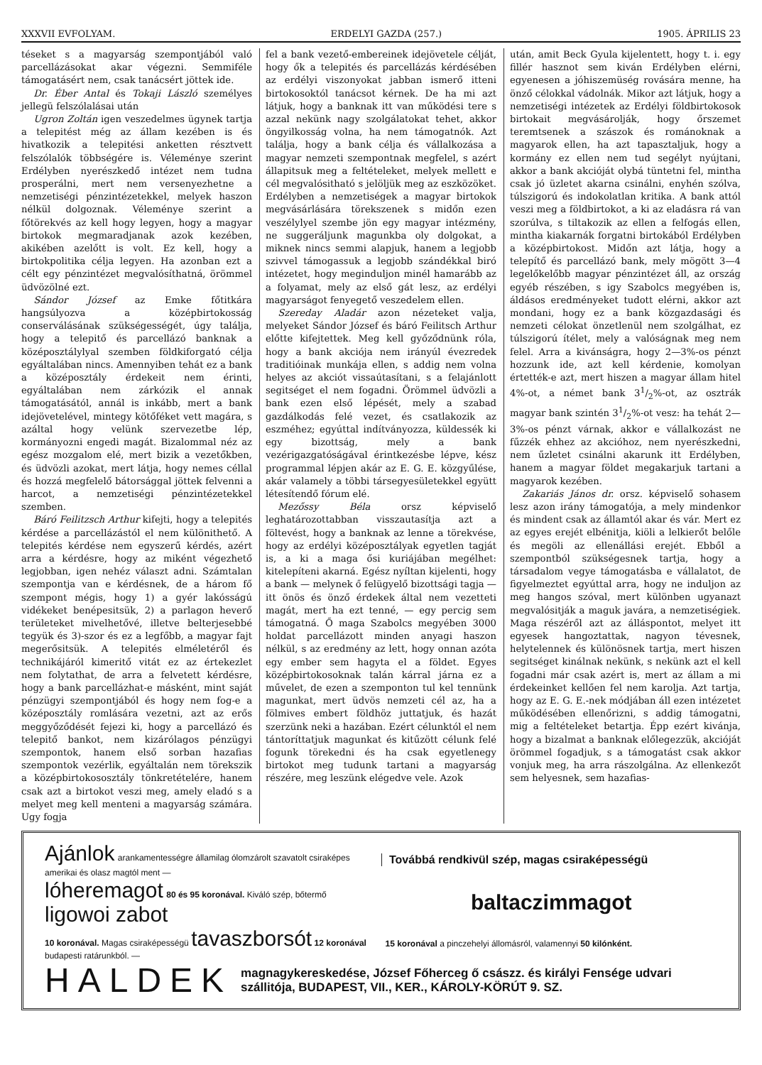XXXVII EVFOLYAM. ERDELYI GAZDA (257.) 1905. ÁPRILIS 23
téseket s a magyarság szempontjából való parcellázásokat akar végezni. Semmiféle támogatásért nem, csak tanácsért jöttek ide.
Dr. Éber Antal és Tokaji László személyes jellegü felszólalásai után
Ugron Zoltán igen veszedelmes ügynek tartja a telepitést még az állam kezében is és hivatkozik a telepitési anketten résztvett felszólalók többségére is. Véleménye szerint Erdélyben nyerészkedő intézet nem tudna prosperálni, mert nem versenyezhetne a nemzetiségi pénzintézetekkel, melyek haszon nélkül dolgoznak. Véleménye szerint a főtörekvés az kell hogy legyen, hogy a magyar birtokok megmaradjanak azok kezében, akikében azelőtt is volt. Ez kell, hogy a birtokpolitika célja legyen. Ha azonban ezt a célt egy pénzintézet megvalósíthatná, örömmel üdvözölné ezt.
Sándor József az Emke főtitkára hangsúlyozva a középbirtokosság conserválásának szükségességét, úgy találja, hogy a telepitő és parcellázó banknak a középosztálylyal szemben földkiforgató célja egyáltalában nincs. Amennyiben tehát ez a bank a középosztály érdekeit nem érinti, egyáltalában nem zárkózik el annak támogatásától, annál is inkább, mert a bank idejövetelével, mintegy kötőféket vett magára, s azáltal hogy velünk szervezetbe lép, kormányozni engedi magát. Bizalommal néz az egész mozgalom elé, mert bizik a vezetőkben, és üdvözli azokat, mert látja, hogy nemes céllal és hozzá megfelelő bátorsággal jöttek felvenni a harcot, a nemzetiségi pénzintézetekkel szemben.
Báró Feilitzsch Arthur kifejti, hogy a telepités kérdése a parcellázástól el nem különithető. A telepités kérdése nem egyszerű kérdés, azért arra a kérdésre, hogy az miként végezhető legjobban, igen nehéz választ adni. Számtalan szempontja van e kérdésnek, de a három fő szempont mégis, hogy 1) a gyér lakósságú vidékeket benépesitsük, 2) a parlagon heverő területeket mivelhetővé, illetve belterjesebbé tegyük és 3)-szor és ez a legfőbb, a magyar fajt megerősitsük. A telepités elméletéről és technikájáról kimeritő vitát ez az értekezlet nem folytathat, de arra a felvetett kérdésre, hogy a bank parcellázhat-e másként, mint saját pénzügyi szempontjából és hogy nem fog-e a középosztály romlására vezetni, azt az erős meggyőződését fejezi ki, hogy a parcellázó és telepitő bankot, nem kizárólagos pénzügyi szempontok, hanem első sorban hazafias szempontok vezérlik, egyáltalán nem törekszik a középbirtokososztály tönkretételére, hanem csak azt a birtokot veszi meg, amely eladó s a melyet meg kell menteni a magyarság számára. Ugy fogja
fel a bank vezető-embereinek idejövetele célját, hogy ők a telepités és parcellázás kérdésében az erdélyi viszonyokat jabban ismerő itteni birtokosoktól tanácsot kérnek. De ha mi azt látjuk, hogy a banknak itt van működési tere s azzal nekünk nagy szolgálatokat tehet, akkor öngyilkosság volna, ha nem támogatnók. Azt találja, hogy a bank célja és vállalkozása a magyar nemzeti szempontnak megfelel, s azért állapitsuk meg a feltételeket, melyek mellett e cél megvalósitható s jelöljük meg az eszközöket. Erdélyben a nemzetiségek a magyar birtokok megvásárlására törekszenek s midőn ezen veszélylyel szembe jön egy magyar intézmény, ne suggeráljunk magunkba oly dolgokat, a miknek nincs semmi alapjuk, hanem a legjobb szivvel támogassuk a legjobb szándékkal biró intézetet, hogy meginduljon minél hamarább az a folyamat, mely az első gát lesz, az erdélyi magyarságot fenyegető veszedelem ellen.
Szereday Aladár azon nézeteket valja, melyeket Sándor József és báró Feilitsch Arthur előtte kifejtettek. Meg kell győződnünk róla, hogy a bank akciója nem irányúl évezredek traditióinak munkája ellen, s addig nem volna helyes az akciót vissaútasítani, s a felajánlott segitséget el nem fogadni. Örömmel üdvözli a bank ezen első lépését, mely a szabad gazdálkodás felé vezet, és csatlakozik az eszméhez; egyúttal indítványozza, küldessék ki egy bizottság, mely a bank vezérigazgatóságával érintkezésbe lépve, kész programmal lépjen akár az E. G. E. közgyűlése, akár valamely a többi társegyesületekkel együtt létesítendő fórum elé.
Mezőssy Béla orsz képviselő leghatározottabban visszautasítja azt a föltevést, hogy a banknak az lenne a törekvése, hogy az erdélyi középosztályak egyetlen tagját is, a ki a maga ősi kuriájában megélhet: kitelepíteni akarná. Egész nyíltan kijelenti, hogy a bank — melynek ő felügyelő bizottsági tagja — itt önös és önző érdekek által nem vezetteti magát, mert ha ezt tenné, — egy percig sem támogatná. Ő maga Szabolcs megyében 3000 holdat parcellázott minden anyagi haszon nélkül, s az eredmény az lett, hogy onnan azóta egy ember sem hagyta el a földet. Egyes középbirtokosoknak talán kárral járna ez a művelet, de ezen a szemponton tul kel tennünk magunkat, mert üdvös nemzeti cél az, ha a fölmives embert földhöz juttatjuk, és hazát szerzünk neki a hazában. Ezért célunktól el nem tántoríttatjuk magunkat és kitűzött célunk felé fogunk törekedni és ha csak egyetlenegy birtokot meg tudunk tartani a magyarság részére, meg leszünk elégedve vele. Azok
után, amit Beck Gyula kijelentett, hogy t. i. egy fillér hasznot sem kiván Erdélyben elérni, egyenesen a jóhiszemüség rovására menne, ha önző célokkal vádolnák. Mikor azt látjuk, hogy a nemzetiségi intézetek az Erdélyi földbirtokosok birtokait megvásárolják, hogy őrszemet teremtsenek a szászok és románoknak a magyarok ellen, ha azt tapasztaljuk, hogy a kormány ez ellen nem tud segélyt nyújtani, akkor a bank akcióját olybá tüntetni fel, mintha csak jó üzletet akarna csinálni, enyhén szólva, túlszigorú és indokolatlan kritika. A bank attól veszi meg a földbirtokot, a ki az eladásra rá van szorúlva, s tiltakozik az ellen a felfogás ellen, mintha kiakarnák forgatni birtokából Erdélyben a középbirtokost. Midőn azt látja, hogy a telepítő és parcellázó bank, mely mögött 3—4 legelőkelőbb magyar pénzintézet áll, az ország egyéb részében, s igy Szabolcs megyében is, áldásos eredményeket tudott elérni, akkor azt mondani, hogy ez a bank közgazdasági és nemzeti célokat önzetlenül nem szolgálhat, ez túlszigorú ítélet, mely a valóságnak meg nem felel. Arra a kivánságra, hogy 2—3%-os pénzt hozzunk ide, azt kell kérdenie, komolyan értették-e azt, mert hiszen a magyar állam hitel 4%-ot, a német bank 31/2%-ot, az osztrák magyar bank szintén 31/2%-ot vesz: ha tehát 2—3%-os pénzt várnak, akkor e vállalkozást ne fűzzék ehhez az akcióhoz, nem nyerészkedni, nem űzletet csinálni akarunk itt Erdélyben, hanem a magyar földet megakarjuk tartani a magyarok kezében.
Zakariás János dr. orsz. képviselő sohasem lesz azon irány támogatója, a mely mindenkor és mindent csak az államtól akar és vár. Mert ez az egyes erejét elbénitja, kiöli a lelkierőt belőle és megöli az ellenállási erejét. Ebből a szempontból szükségesnek tartja, hogy a társadalom vegye támogatásba e vállalatot, de figyelmeztet egyúttal arra, hogy ne induljon az meg hangos szóval, mert különben ugyanazt megvalósitják a maguk javára, a nemzetiségiek. Maga részéről azt az álláspontot, melyet itt egyesek hangoztattak, nagyon tévesnek, helytelennek és különösnek tartja, mert hiszen segitséget kinálnak nekünk, s nekünk azt el kell fogadni már csak azért is, mert az állam a mi érdekeinket kellően fel nem karolja. Azt tartja, hogy az E. G. E.-nek módjában áll ezen intézetet működésében ellenőrizni, s addig támogatni, mig a feltételeket betartja. Épp ezért kivánja, hogy a bizalmat a banknak előlegezzük, akcióját örömmel fogadjuk, s a támogatást csak akkor vonjuk meg, ha arra rászolgálna. Az ellenkezőt sem helyesnek, sem hazafias-
Ajánlok arankamentességre államilag ólomzárolt szavatolt csiraképes amerikai és olasz magtól ment —
Továbbá rendkivül szép, magas csiraképességü
lóheremagot 80 és 95 koronával. Kiváló szép, bőtermő ligowoi zabot
baltaczimmagot
10 koronával. Magas csiraképességü tavaszborsót 12 koronával budapesti ratárunkból. —
15 koronával a pinczehelyi állomásról, valamennyi 50 kilónként.
HALDEK
magnagykereskedése, József Főherceg ő császz. és királyi Fensége udvari szállitója, BUDAPEST, VII., KER., KÁROLY-KÖRÚT 9. SZ.